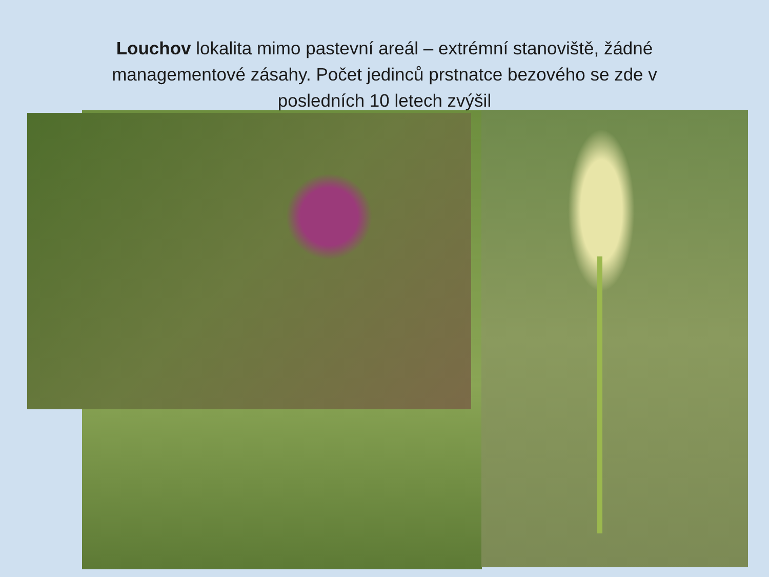Louchov lokalita mimo pastevní areál – extrémní stanoviště, žádné managementové zásahy. Počet jedinců prstnatce bezového se zde v posledních 10 letech zvýšil